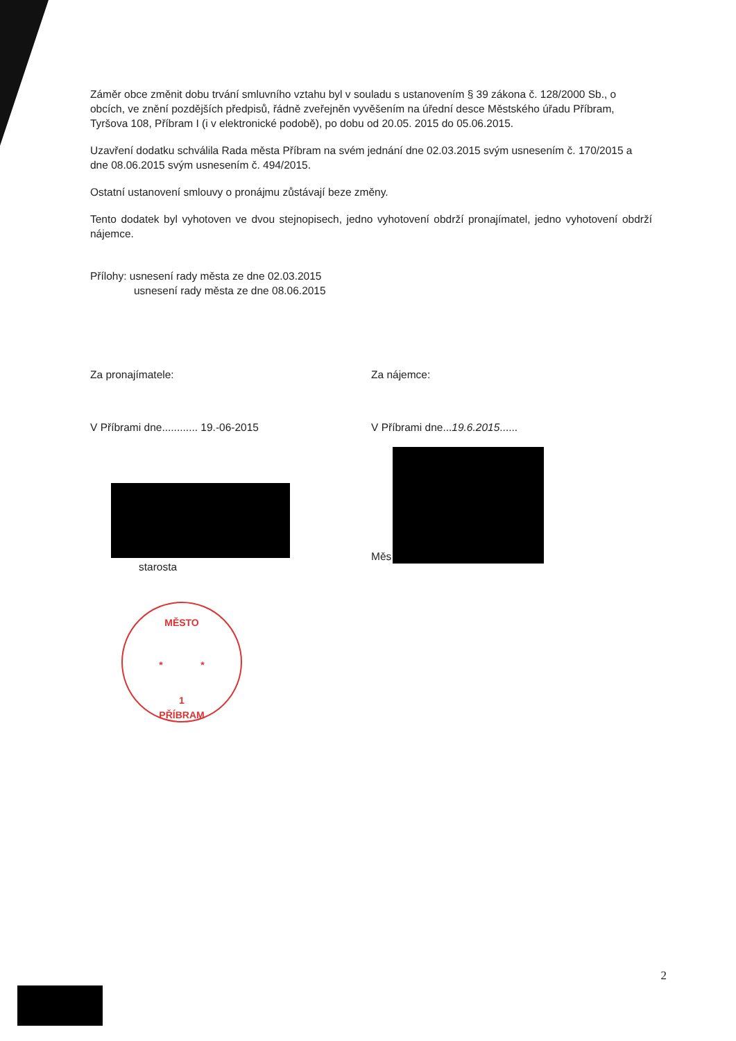Záměr obce změnit dobu trvání smluvního vztahu byl v souladu s ustanovením § 39 zákona č. 128/2000 Sb., o obcích, ve znění pozdějších předpisů, řádně zveřejněn vyvěšením na úřední desce Městského úřadu Příbram, Tyršova 108, Příbram I (i v elektronické podobě), po dobu od 20.05. 2015 do 05.06.2015.
Uzavření dodatku schválila Rada města Příbram na svém jednání dne 02.03.2015 svým usnesením č. 170/2015 a dne 08.06.2015 svým usnesením č. 494/2015.
Ostatní ustanovení smlouvy o pronájmu zůstávají beze změny.
Tento dodatek byl vyhotoven ve dvou stejnopisech, jedno vyhotovení obdrží pronajímatel, jedno vyhotovení obdrží nájemce.
Přílohy: usnesení rady města ze dne 02.03.2015
usnesení rady města ze dne 08.06.2015
Za pronajímatele:
V Příbrami dne............ 19.-06-2015
starosta
MĚSTO
* *
1
PŘÍBRAM
Za nájemce:
V Příbrami dne...19.6.2015......
Měs
2